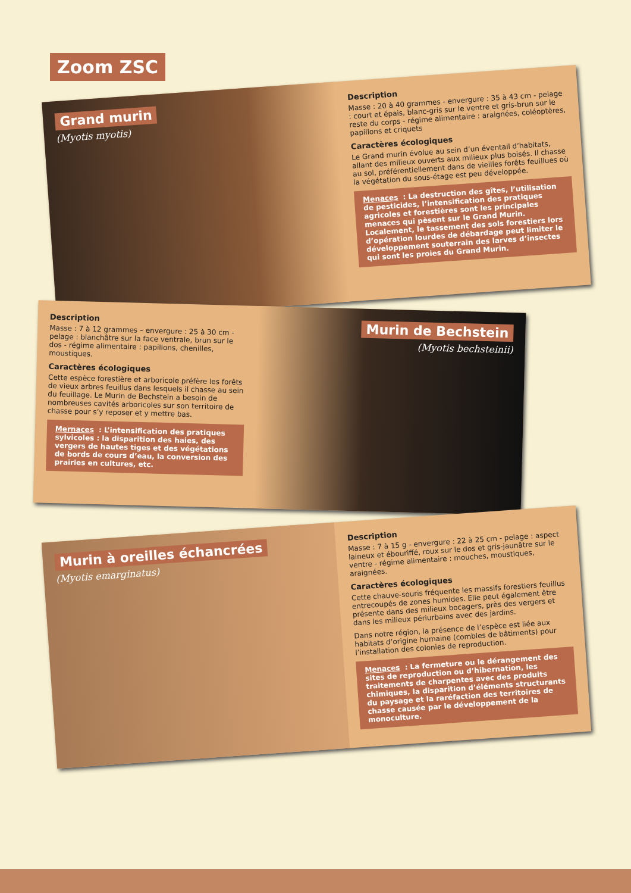Zoom ZSC
Grand murin
(Myotis myotis)
Description
Masse : 20 à 40 grammes - envergure : 35 à 43 cm - pelage : court et épais, blanc-gris sur le ventre et gris-brun sur le reste du corps - régime alimentaire : araignées, coléoptères, papillons et criquets
Caractères écologiques
Le Grand murin évolue au sein d’un éventail d’habitats, allant des milieux ouverts aux milieux plus boisés. Il chasse au sol, préférentiellement dans de vieilles forêts feuillues où la végétation du sous-étage est peu développée.
Menaces : La destruction des gîtes, l’utilisation de pesticides, l’intensification des pratiques agricoles et forestières sont les principales menaces qui pèsent sur le Grand Murin. Localement, le tassement des sols forestiers lors d’opération lourdes de débardage peut limiter le développement souterrain des larves d’insectes qui sont les proies du Grand Murin.
Description
Masse : 7 à 12 grammes – envergure : 25 à 30 cm - pelage : blanchâtre sur la face ventrale, brun sur le dos - régime alimentaire : papillons, chenilles, moustiques.
Caractères écologiques
Cette espèce forestière et arboricole préfère les forêts de vieux arbres feuillus dans lesquels il chasse au sein du feuillage. Le Murin de Bechstein a besoin de nombreuses cavités arboricoles sur son territoire de chasse pour s’y reposer et y mettre bas.
Mernaces : L’intensification des pratiques sylvicoles : la disparition des haies, des vergers de hautes tiges et des végétations de bords de cours d’eau, la conversion des prairies en cultures, etc.
Murin de Bechstein
(Myotis bechsteinii)
Murin à oreilles échancrées
(Myotis emarginatus)
Description
Masse : 7 à 15 g - envergure : 22 à 25 cm - pelage : aspect laineux et ébouriffé, roux sur le dos et gris-jaunâtre sur le ventre - régime alimentaire : mouches, moustiques, araignées.
Caractères écologiques
Cette chauve-souris fréquente les massifs forestiers feuillus entrecoupés de zones humides. Elle peut également être présente dans des milieux bocagers, près des vergers et dans les milieux périurbains avec des jardins.
Dans notre région, la présence de l’espèce est liée aux habitats d’origine humaine (combles de bâtiments) pour l’installation des colonies de reproduction.
Menaces : La fermeture ou le dérangement des sites de reproduction ou d’hibernation, les traitements de charpentes avec des produits chimiques, la disparition d’éléments structurants du paysage et la raréfaction des territoires de chasse causée par le développement de la monoculture.